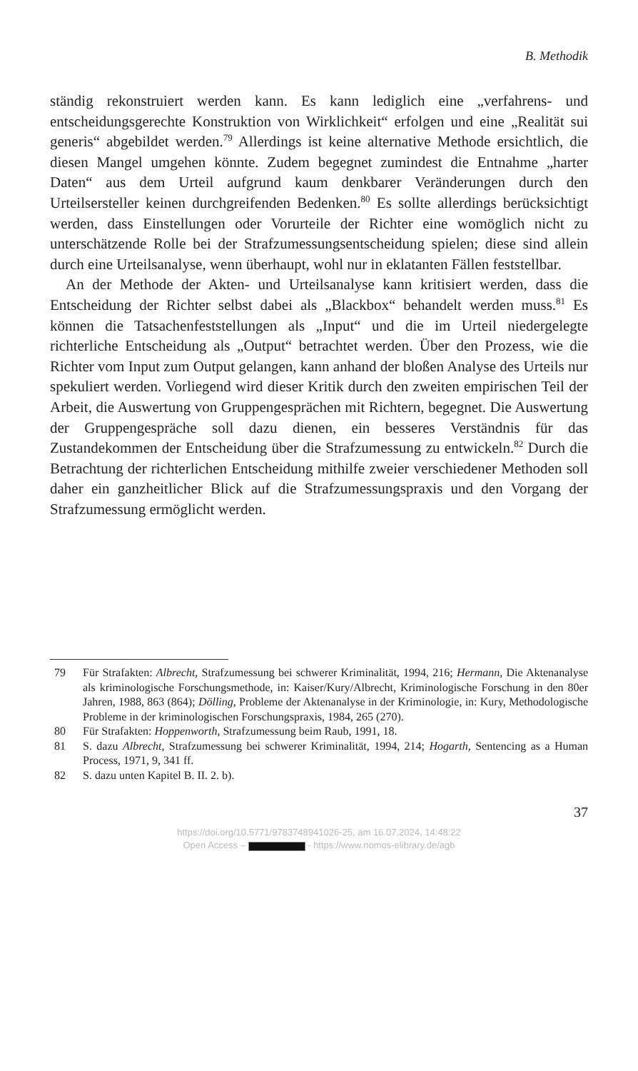B. Methodik
ständig rekonstruiert werden kann. Es kann lediglich eine „verfahrens- und entscheidungsgerechte Konstruktion von Wirklichkeit“ erfolgen und eine „Realität sui generis“ abgebildet werden.<sup>79</sup> Allerdings ist keine alternative Methode ersichtlich, die diesen Mangel umgehen könnte. Zudem begegnet zumindest die Entnahme „harter Daten“ aus dem Urteil aufgrund kaum denkbarer Veränderungen durch den Urteilsersteller keinen durchgreifenden Bedenken.<sup>80</sup> Es sollte allerdings berücksichtigt werden, dass Einstellungen oder Vorurteile der Richter eine womöglich nicht zu unterschätzende Rolle bei der Strafzumessungsentscheidung spielen; diese sind allein durch eine Urteilsanalyse, wenn überhaupt, wohl nur in eklatanten Fällen feststellbar.
An der Methode der Akten- und Urteilsanalyse kann kritisiert werden, dass die Entscheidung der Richter selbst dabei als „Blackbox“ behandelt werden muss.<sup>81</sup> Es können die Tatsachenfeststellungen als „Input“ und die im Urteil niedergelegte richterliche Entscheidung als „Output“ betrachtet werden. Über den Prozess, wie die Richter vom Input zum Output gelangen, kann anhand der bloßen Analyse des Urteils nur spekuliert werden. Vorliegend wird dieser Kritik durch den zweiten empirischen Teil der Arbeit, die Auswertung von Gruppengesprächen mit Richtern, begegnet. Die Auswertung der Gruppengespräche soll dazu dienen, ein besseres Verständnis für das Zustandekommen der Entscheidung über die Strafzumessung zu entwickeln.<sup>82</sup> Durch die Betrachtung der richterlichen Entscheidung mithilfe zweier verschiedener Methoden soll daher ein ganzheitlicher Blick auf die Strafzumessungspraxis und den Vorgang der Strafzumessung ermöglicht werden.
79 Für Strafakten: Albrecht, Strafzumessung bei schwerer Kriminalität, 1994, 216; Hermann, Die Aktenanalyse als kriminologische Forschungsmethode, in: Kaiser/Kury/Albrecht, Kriminologische Forschung in den 80er Jahren, 1988, 863 (864); Dölling, Probleme der Aktenanalyse in der Kriminologie, in: Kury, Methodologische Probleme in der kriminologischen Forschungspraxis, 1984, 265 (270).
80 Für Strafakten: Hoppenworth, Strafzumessung beim Raub, 1991, 18.
81 S. dazu Albrecht, Strafzumessung bei schwerer Kriminalität, 1994, 214; Hogarth, Sentencing as a Human Process, 1971, 9, 341 ff.
82 S. dazu unten Kapitel B. II. 2. b).
37
https://doi.org/10.5771/9783748941026-25, am 16.07.2024, 14:48:22
Open Access – - https://www.nomos-elibrary.de/agb